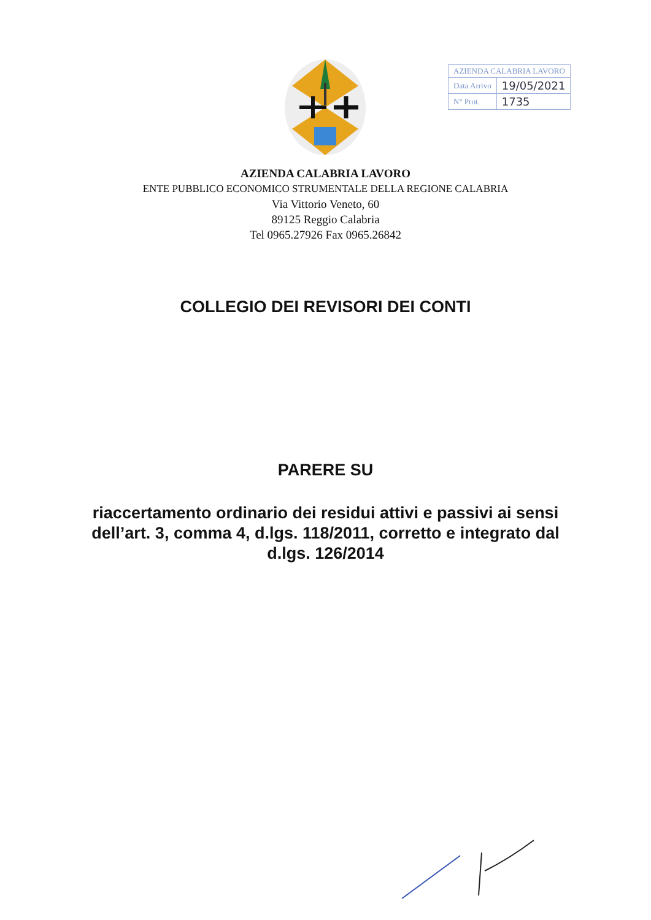| AZIENDA CALABRIA LAVORO | |
| Data Arrivo | 19/05/2021 |
| N° Prot. | 1735 |
AZIENDA CALABRIA LAVORO
ENTE PUBBLICO ECONOMICO STRUMENTALE DELLA REGIONE CALABRIA
Via Vittorio Veneto, 60
89125 Reggio Calabria
Tel 0965.27926 Fax 0965.26842
COLLEGIO DEI REVISORI DEI CONTI
PARERE SU
riaccertamento ordinario dei residui attivi e passivi ai sensi
dell’art. 3, comma 4, d.lgs. 118/2011, corretto e integrato dal
d.lgs. 126/2014